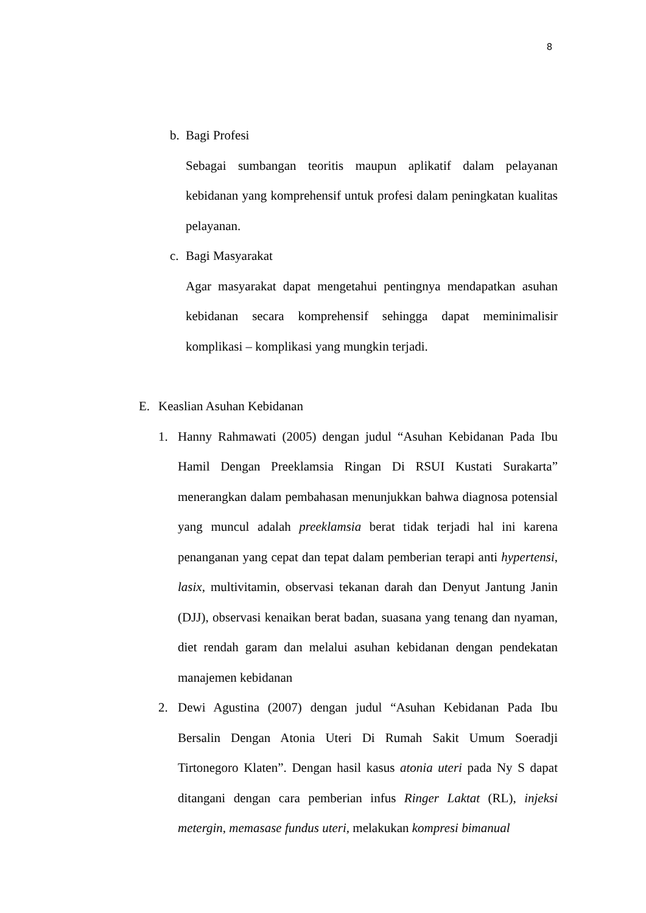8
b. Bagi Profesi
Sebagai sumbangan teoritis maupun aplikatif dalam pelayanan kebidanan yang komprehensif untuk profesi dalam peningkatan kualitas pelayanan.
c. Bagi Masyarakat
Agar masyarakat dapat mengetahui pentingnya mendapatkan asuhan kebidanan secara komprehensif sehingga dapat meminimalisir komplikasi – komplikasi yang mungkin terjadi.
E. Keaslian Asuhan Kebidanan
1. Hanny Rahmawati (2005) dengan judul “Asuhan Kebidanan Pada Ibu Hamil Dengan Preeklamsia Ringan Di RSUI Kustati Surakarta” menerangkan dalam pembahasan menunjukkan bahwa diagnosa potensial yang muncul adalah preeklamsia berat tidak terjadi hal ini karena penanganan yang cepat dan tepat dalam pemberian terapi anti hypertensi, lasix, multivitamin, observasi tekanan darah dan Denyut Jantung Janin (DJJ), observasi kenaikan berat badan, suasana yang tenang dan nyaman, diet rendah garam dan melalui asuhan kebidanan dengan pendekatan manajemen kebidanan
2. Dewi Agustina (2007) dengan judul “Asuhan Kebidanan Pada Ibu Bersalin Dengan Atonia Uteri Di Rumah Sakit Umum Soeradji Tirtonegoro Klaten”. Dengan hasil kasus atonia uteri pada Ny S dapat ditangani dengan cara pemberian infus Ringer Laktat (RL), injeksi metergin, memasase fundus uteri, melakukan kompresi bimanual